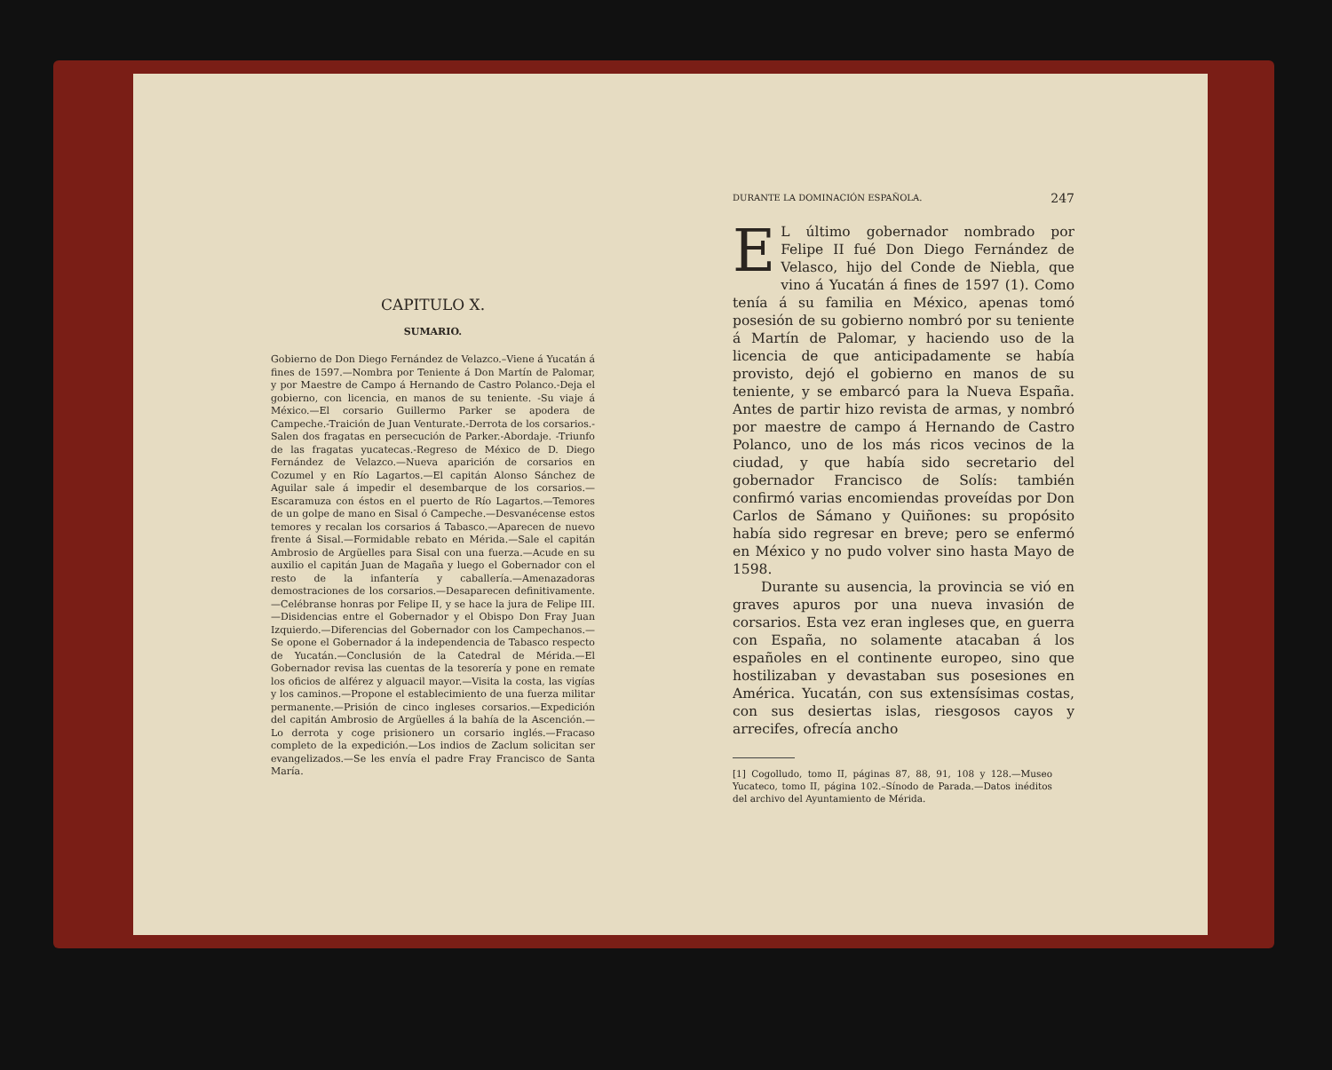CAPITULO X.
SUMARIO.
Gobierno de Don Diego Fernández de Velazco.–Viene á Yucatán á fines de 1597.—Nombra por Teniente á Don Martín de Palomar, y por Maestre de Campo á Hernando de Castro Polanco.-Deja el gobierno, con licencia, en manos de su teniente. -Su viaje á México.—El corsario Guillermo Parker se apodera de Campeche.-Traición de Juan Venturate.-Derrota de los corsarios.-Salen dos fragatas en persecución de Parker.-Abordaje. -Triunfo de las fragatas yucatecas.-Regreso de México de D. Diego Fernández de Velazco.—Nueva aparición de corsarios en Cozumel y en Río Lagartos.—El capitán Alonso Sánchez de Aguilar sale á impedir el desembarque de los corsarios.—Escaramuza con éstos en el puerto de Río Lagartos.—Temores de un golpe de mano en Sisal ó Campeche.—Desvanécense estos temores y recalan los corsarios á Tabasco.—Aparecen de nuevo frente á Sisal.—Formidable rebato en Mérida.—Sale el capitán Ambrosio de Argüelles para Sisal con una fuerza.—Acude en su auxilio el capitán Juan de Magaña y luego el Gobernador con el resto de la infantería y caballería.—Amenazadoras demostraciones de los corsarios.—Desaparecen definitivamente.—Celébranse honras por Felipe II, y se hace la jura de Felipe III.—Disidencias entre el Gobernador y el Obispo Don Fray Juan Izquierdo.—Diferencias del Gobernador con los Campechanos.—Se opone el Gobernador á la independencia de Tabasco respecto de Yucatán.—Conclusión de la Catedral de Mérida.—El Gobernador revisa las cuentas de la tesorería y pone en remate los oficios de alférez y alguacil mayor.—Visita la costa, las vigías y los caminos.—Propone el establecimiento de una fuerza militar permanente.—Prisión de cinco ingleses corsarios.—Expedición del capitán Ambrosio de Argüelles á la bahía de la Ascención.—Lo derrota y coge prisionero un corsario inglés.—Fracaso completo de la expedición.—Los indios de Zaclum solicitan ser evangelizados.—Se les envía el padre Fray Francisco de Santa María.
DURANTE LA DOMINACIÓN ESPAÑOLA. 247
EL último gobernador nombrado por Felipe II fué Don Diego Fernández de Velasco, hijo del Conde de Niebla, que vino á Yucatán á fines de 1597 (1). Como tenía á su familia en México, apenas tomó posesión de su gobierno nombró por su teniente á Martín de Palomar, y haciendo uso de la licencia de que anticipadamente se había provisto, dejó el gobierno en manos de su teniente, y se embarcó para la Nueva España. Antes de partir hizo revista de armas, y nombró por maestre de campo á Hernando de Castro Polanco, uno de los más ricos vecinos de la ciudad, y que había sido secretario del gobernador Francisco de Solís: también confirmó varias encomiendas proveídas por Don Carlos de Sámano y Quiñones: su propósito había sido regresar en breve; pero se enfermó en México y no pudo volver sino hasta Mayo de 1598.
Durante su ausencia, la provincia se vió en graves apuros por una nueva invasión de corsarios. Esta vez eran ingleses que, en guerra con España, no solamente atacaban á los españoles en el continente europeo, sino que hostilizaban y devastaban sus posesiones en América. Yucatán, con sus extensísimas costas, con sus desiertas islas, riesgosos cayos y arrecifes, ofrecía ancho
[1] Cogolludo, tomo II, páginas 87, 88, 91, 108 y 128.—Museo Yucateco, tomo II, página 102.–Sínodo de Parada.—Datos inéditos del archivo del Ayuntamiento de Mérida.